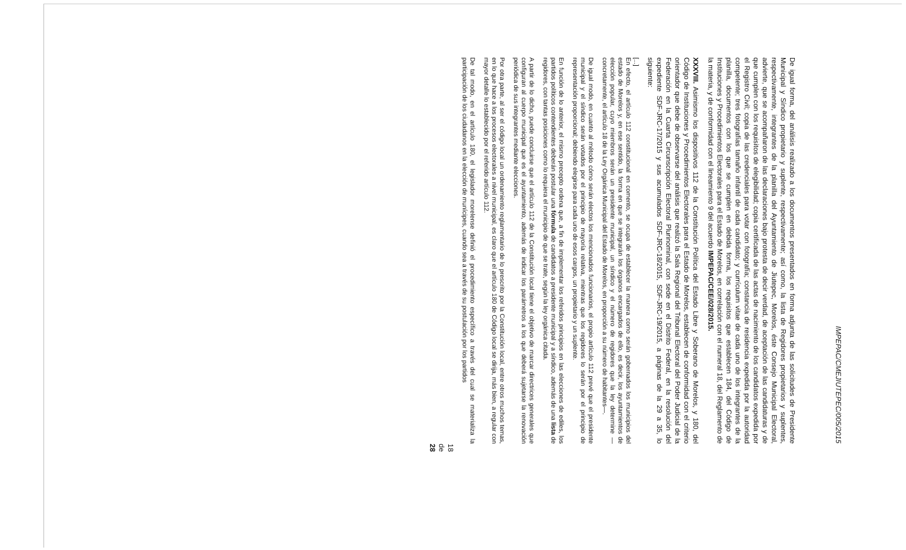IMPEPAC/CMEJIUTEPEC/005/2015
De igual forma, del análisis realizado a los documentos presentados en forma adjunta de las solicitudes de Presidente Municipal y Síndico propietario y suplente, respectivamente; así como, la lista de Regidores propietarios y suplentes, respectivamente, integrantes de la planilla del Ayuntamiento de Jiutepec, Morelos, éste Consejo Municipal Electoral, advierte, que se acompañaron de las declaraciones bajo protesta de decir verdad, de aceptación de las candidaturas y de que cumplen con los requisitos de elegibilidad; copia certificada de las actas de nacimiento de los candidatos expedida por el Registro Civil; copia de las credenciales para votar con fotografía; constancia de residencia expedida por la autoridad competente; tres fotografías tamaño infantil de cada candidato; y currículum vitae de cada uno de los integrantes de la planilla, documentos con los que se cumplen en debida forma, los requisitos que establecen 184, del Código de Instituciones y Procedimientos Electorales para el Estado de Morelos, en correlación con el numeral 18, del Reglamento de la materia, y de conformidad con el lineamiento 9 del acuerdo IMPEPAC/CEE/028/2015.
XXXVIII. Asimismo los dispositivos 112 de la Constitución Política del Estado Libre y Soberano de Morelos, y 180, del Código de Instituciones y Procedimientos Electorales para el Estado de Morelos, establecen de conformidad con el criterio orientador que debe de observarse del análisis que realizó la Sala Regional del Tribunal Electoral del Poder Judicial de la Federación en la Cuarta Circunscripción Electoral Plurinominal, con sede en el Distrito Federal, en la resolución del expediente SDF-JRC-17/2015 y sus acumulados SDF-JRC-18/2015, SDF-JRC-19/2015, a páginas de la 29 a 35, lo siguiente:
[...]
En efecto, el artículo 112 constitucional en comento, se ocupa de establecer la manera como serán gobernados los municipios del estado de Morelos y, en ese sentido, la forma en que se integrarán los órganos encargados de ello, es decir, los ayuntamientos de elección popular, cuyo miembros serán un presidente municipal, un síndico y el número de regidores que la ley determine —concretamente, el artículo 18 de la Ley Orgánica Municipal del Estado de Morelos, en proporción a su número de habitantes—.
De igual modo, en cuanto al método cómo serán electos los mencionados funcionarios, el propio artículo 112 prevé que el presidente municipal y el síndico serán votados por el principio de mayoría relativa, mientras que los regidores lo serán por el principio de representación proporcional; debiendo elegirse para cada uno de esos cargos, un propietario y un suplente.
En función de lo anterior, el mismo precepto ordena que, a fin de implementar los referidos principios en las elecciones de ediles, los partidos políticos contendientes deberán postular una fórmula de candidatos a presidente municipal y a síndico, además de una lista de regidores, con tantas posiciones como lo requiera el municipio de que se trate, según la ley orgánica citada.
A partir de lo dicho, puede concluirse que el artículo 112 de la Constitución local tiene el objetivo de marcar directrices generales que configuran al cuerpo municipal que es el ayuntamiento, además de indicar los parámetros a los que deberá sujetarse la renovación periódica de sus integrantes mediante elecciones.
Por otra parte, al ser el código local un ordenamiento reglamentario de lo prescrito por la Constitución local, entre otros muchos temas, en lo que hace a los procesos electorales a nivel municipal, es claro que el artículo 180 de Código local se dirija, más bien, a regular con mayor detalle lo establecido por el referido artículo 112.
De tal modo, en el artículo 180, el legislador morelense definió el procedimiento específico a través del cual se materializa la participación de los ciudadanos en la elección de munícipes, cuando sea a través de su postulación por los partidos
18 de 28